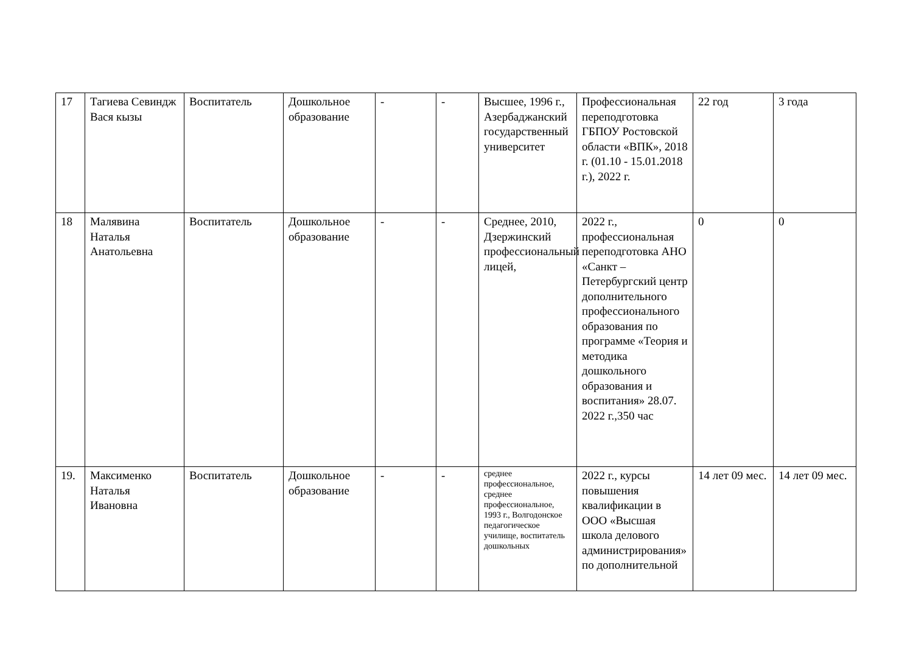| 17 | Тагиева Севиндж Вася кызы | Воспитатель | Дошкольное образование | - | - | Высшее, 1996 г., Азербаджанский государственный университет | Профессиональная переподготовка ГБПОУ Ростовской области «ВПК», 2018 г. (01.10 - 15.01.2018 г.), 2022 г. | 22 год | 3 года |
| 18 | Малявина Наталья Анатольевна | Воспитатель | Дошкольное образование | - | - | Среднее, 2010, Дзержинский профессиональный лицей, | 2022 г., профессиональная переподготовка АНО «Санкт – Петербургский центр дополнительного профессионального образования по программе «Теория и методика дошкольного образования и воспитания» 28.07. 2022 г.,350 час | 0 | 0 |
| 19. | Максименко Наталья Ивановна | Воспитатель | Дошкольное образование | - | - | среднее профессиональное, среднее профессиональное, 1993 г., Волгодонское педагогическое училище, воспитатель дошкольных | 2022 г., курсы повышения квалификации в ООО «Высшая школа делового администрирования» по дополнительной | 14 лет 09 мес. | 14 лет 09 мес. |